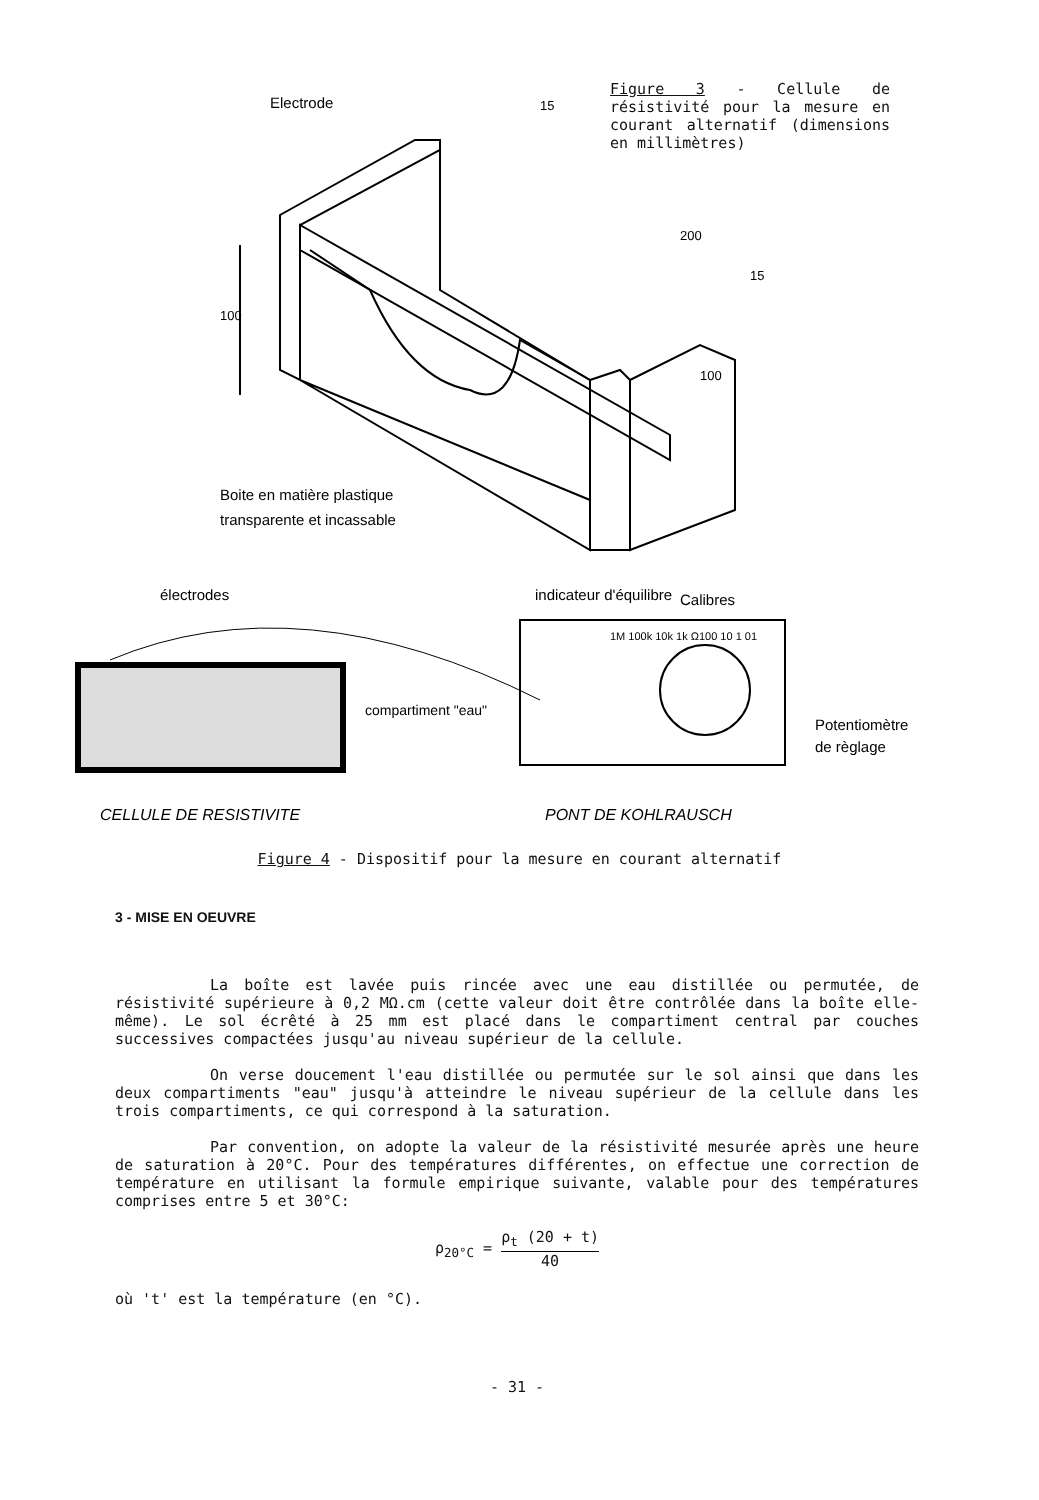100
Electrode
200
15
15
100
Boite en matière plastique
transparente et incassable
Figure 3 - Cellule de résistivité pour la mesure en courant alternatif (dimensions en millimètres)
électrodes
compartiment "eau"
indicateur d'équilibre
Calibres
1M 100k 10k 1k Ω100 10 1 01
Potentiomètre
de règlage
CELLULE DE RESISTIVITE
PONT DE KOHLRAUSCH
Figure 4 - Dispositif pour la mesure en courant alternatif
3 - MISE EN OEUVRE
La boîte est lavée puis rincée avec une eau distillée ou permutée, de résistivité supérieure à 0,2 MΩ.cm (cette valeur doit être contrôlée dans la boîte elle-même). Le sol écrêté à 25 mm est placé dans le compartiment central par couches successives compactées jusqu'au niveau supérieur de la cellule.
On verse doucement l'eau distillée ou permutée sur le sol ainsi que dans les deux compartiments "eau" jusqu'à atteindre le niveau supérieur de la cellule dans les trois compartiments, ce qui correspond à la saturation.
Par convention, on adopte la valeur de la résistivité mesurée après une heure de saturation à 20°C. Pour des températures différentes, on effectue une correction de température en utilisant la formule empirique suivante, valable pour des températures comprises entre 5 et 30°C:
ρ<sub>20°C</sub> = ρ<sub>t</sub> (20 + t) 40
où 't' est la température (en °C).
- 31 -